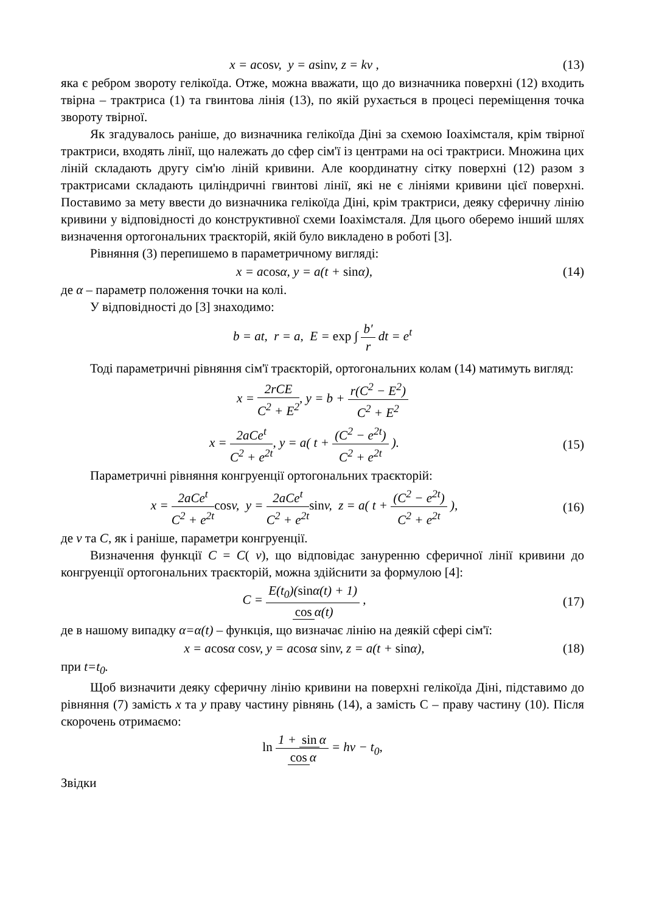x = acosv, y = asinv, z = kv ,
(13)
яка є ребром звороту гелікоїда. Отже, можна вважати, що до визначника поверхні (12) входить твірна – трактриса (1) та гвинтова лінія (13), по якій рухається в процесі переміщення точка звороту твірної.
Як згадувалось раніше, до визначника гелікоїда Діні за схемою Іоахімсталя, крім твірної трактриси, входять лінії, що належать до сфер сім'ї із центрами на осі трактриси. Множина цих ліній складають другу сім'ю ліній кривини. Але координатну сітку поверхні (12) разом з трактрисами складають циліндричні гвинтові лінії, які не є лініями кривини цієї поверхні. Поставимо за мету ввести до визначника гелікоїда Діні, крім трактриси, деяку сферичну лінію кривини у відповідності до конструктивної схеми Іоахімсталя. Для цього оберемо інший шлях визначення ортогональних траєкторій, якій було викладено в роботі [3].
Рівняння (3) перепишемо в параметричному вигляді:
x = acosα, y = a(t + sinα), (14)
де α – параметр положення точки на колі.
У відповідності до [3] знаходимо:
b = at, r = a, E = exp ∫ b′ r dt = e<sup>t</sup>
Тоді параметричні рівняння сім'ї траєкторій, ортогональних колам (14) матимуть вигляд:
x = 2rCE C<sup>2</sup> + E<sup>2</sup>, y = b + r(C<sup>2</sup> − E<sup>2</sup>) C<sup>2</sup> + E<sup>2</sup>
x = 2aCe<sup>t</sup> C<sup>2</sup> + e<sup>2t</sup>, y = a( t + (C<sup>2</sup> − e<sup>2t</sup>) C<sup>2</sup> + e<sup>2t</sup> ).
(15)
Параметричні рівняння конгруенції ортогональних траєкторій:
x = 2aCe<sup>t</sup> C<sup>2</sup> + e<sup>2t</sup> cosv, y = 2aCe<sup>t</sup> C<sup>2</sup> + e<sup>2t</sup> sinv, z = a( t + (C<sup>2</sup> − e<sup>2t</sup>) C<sup>2</sup> + e<sup>2t</sup> ),
(16)
де v та C, як і раніше, параметри конгруенції.
Визначення функції C = C( v), що відповідає зануренню сферичної лінії кривини до конгруенції ортогональних траєкторій, можна здійснити за формулою [4]:
C = E(t<sub>0</sub>)(sinα(t) + 1) cos α(t) ,
(17)
де в нашому випадку α=α(t) – функція, що визначає лінію на деякій сфері сім'ї:
x = acosα cosv, y = acosα sinv, z = a(t + sinα),
(18)
при t=t<sub>0</sub>.
Щоб визначити деяку сферичну лінію кривини на поверхні гелікоїда Діні, підставимо до рівняння (7) замість x та y праву частину рівнянь (14), а замість С – праву частину (10). Після скорочень отримаємо:
ln 1 + sin α cos α = hv − t<sub>0</sub>,
Звідки